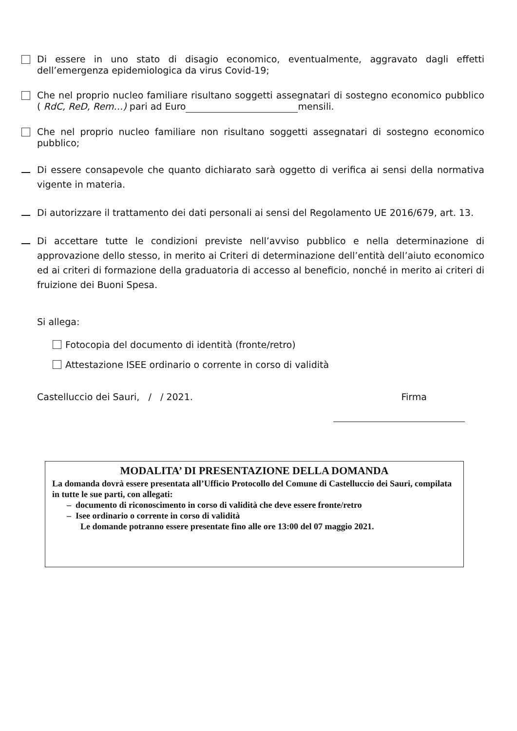Di essere in uno stato di disagio economico, eventualmente, aggravato dagli effetti dell’emergenza epidemiologica da virus Covid-19;
Che nel proprio nucleo familiare risultano soggetti assegnatari di sostegno economico pubblico ( RdC, ReD, Rem…) pari ad Euro mensili.
Che nel proprio nucleo familiare non risultano soggetti assegnatari di sostegno economico pubblico;
Di essere consapevole che quanto dichiarato sarà oggetto di verifica ai sensi della normativa vigente in materia.
Di autorizzare il trattamento dei dati personali ai sensi del Regolamento UE 2016/679, art. 13.
Di accettare tutte le condizioni previste nell’avviso pubblico e nella determinazione di approvazione dello stesso, in merito ai Criteri di determinazione dell’entità dell’aiuto economico ed ai criteri di formazione della graduatoria di accesso al beneficio, nonché in merito ai criteri di fruizione dei Buoni Spesa.
Si allega:
Fotocopia del documento di identità (fronte/retro)
Attestazione ISEE ordinario o corrente in corso di validità
Castelluccio dei Sauri, / / 2021. Firma
MODALITA’ DI PRESENTAZIONE DELLA DOMANDA
La domanda dovrà essere presentata all’Ufficio Protocollo del Comune di Castelluccio dei Sauri, compilata in tutte le sue parti, con allegati:
– documento di riconoscimento in corso di validità che deve essere fronte/retro
– Isee ordinario o corrente in corso di validità
Le domande potranno essere presentate fino alle ore 13:00 del 07 maggio 2021.